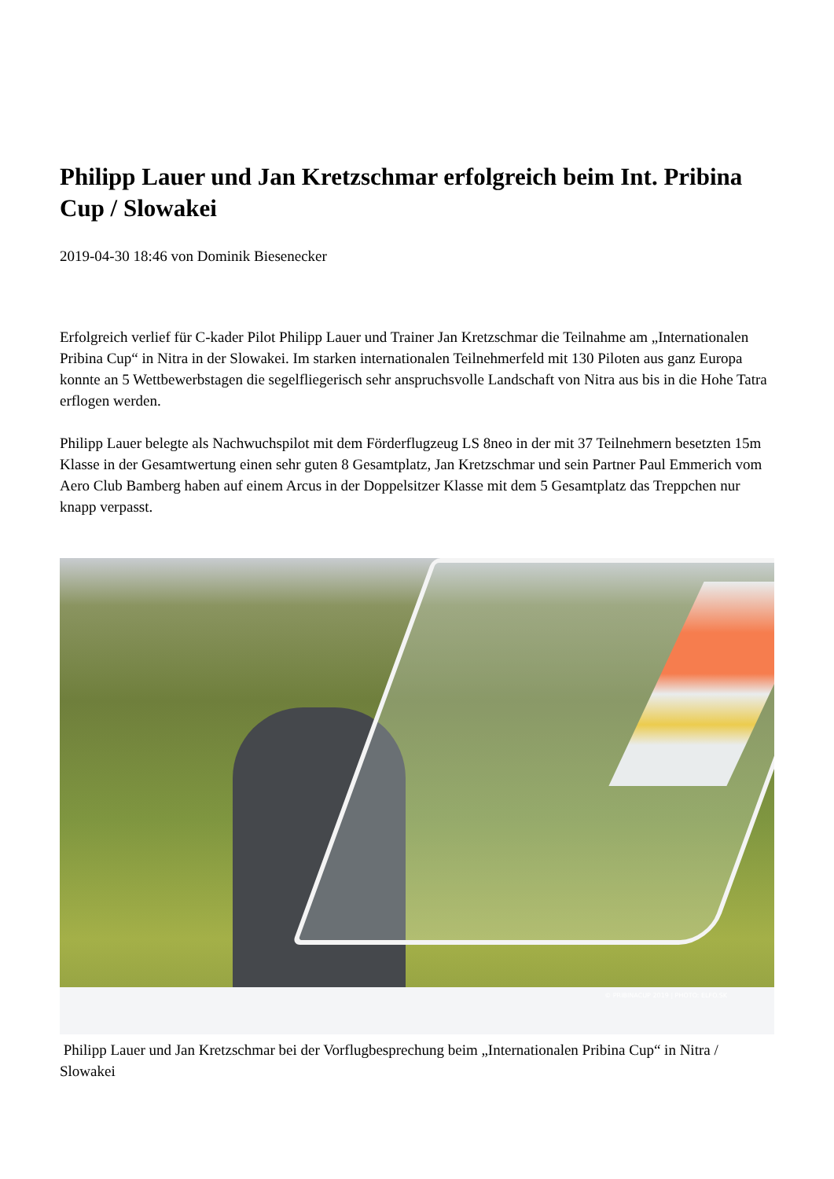Philipp Lauer und Jan Kretzschmar erfolgreich beim Int. Pribina Cup / Slowakei
2019-04-30 18:46 von Dominik Biesenecker
Erfolgreich verlief für C-kader Pilot Philipp Lauer und Trainer Jan Kretzschmar die Teilnahme am „Internationalen Pribina Cup“ in Nitra in der Slowakei. Im starken internationalen Teilnehmerfeld mit 130 Piloten aus ganz Europa konnte an 5 Wettbewerbstagen die segelfliegerisch sehr anspruchsvolle Landschaft von Nitra aus bis in die Hohe Tatra erflogen werden.
Philipp Lauer belegte als Nachwuchspilot mit dem Förderflugzeug LS 8neo in der mit 37 Teilnehmern besetzten 15m Klasse in der Gesamtwertung einen sehr guten 8 Gesamtplatz, Jan Kretzschmar und sein Partner Paul Emmerich vom Aero Club Bamberg haben auf einem Arcus in der Doppelsitzer Klasse mit dem 5 Gesamtplatz das Treppchen nur knapp verpasst.
© PRIBINACUP 2019 | PHOTO: ELFO.SK
Philipp Lauer und Jan Kretzschmar bei der Vorflugbesprechung beim „Internationalen Pribina Cup“ in Nitra / Slowakei